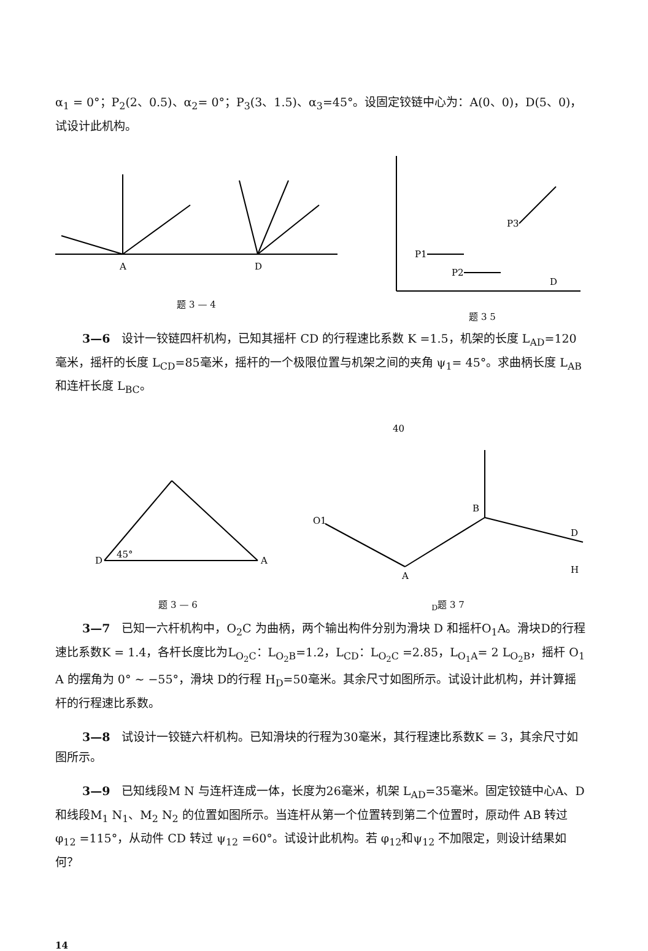α<sub>1</sub> = 0°；P<sub>2</sub>(2、0.5)、α<sub>2</sub>= 0°；P<sub>3</sub>(3、1.5)、α<sub>3</sub>=45°。设固定铰链中心为：A(0、0)，D(5、0)，试设计此机构。
A
D
题 3 — 4
P1
P2
P3
D
题 3 5
3—6　设计一铰链四杆机构，已知其摇杆 CD 的行程速比系数 K =1.5，机架的长度 L<sub>AD</sub>=120毫米，摇杆的长度 L<sub>CD</sub>=85毫米，摇杆的一个极限位置与机架之间的夹角 ψ<sub>1</sub>= 45°。求曲柄长度 L<sub>AB</sub> 和连杆长度 L<sub>BC</sub>。
D
A
45°
题 3 — 6
40
O1
A
B
D
HD
题 3 7
3—7　已知一六杆机构中，O<sub>2</sub>C 为曲柄，两个输出构件分别为滑块 D 和摇杆O<sub>1</sub>A。滑块D的行程速比系数K = 1.4，各杆长度比为L<sub>O<sub>2</sub>C</sub>：L<sub>O<sub>2</sub>B</sub>=1.2，L<sub>CD</sub>：L<sub>O<sub>2</sub>C</sub> =2.85，L<sub>O<sub>1</sub>A</sub>= 2 L<sub>O<sub>2</sub>B</sub>，摇杆 O<sub>1</sub> A 的摆角为 0° ~ −55°，滑块 D的行程 H<sub>D</sub>=50毫米。其余尺寸如图所示。试设计此机构，并计算摇杆的行程速比系数。
3—8　试设计一铰链六杆机构。已知滑块的行程为30毫米，其行程速比系数K = 3，其余尺寸如图所示。
3—9　已知线段M N 与连杆连成一体，长度为26毫米，机架 L<sub>AD</sub>=35毫米。固定铰链中心A、D和线段M<sub>1</sub> N<sub>1</sub>、M<sub>2</sub> N<sub>2</sub> 的位置如图所示。当连杆从第一个位置转到第二个位置时，原动件 AB 转过 φ<sub>12</sub> =115°，从动件 CD 转过 ψ<sub>12</sub> =60°。试设计此机构。若 φ<sub>12</sub>和ψ<sub>12</sub> 不加限定，则设计结果如何？
14